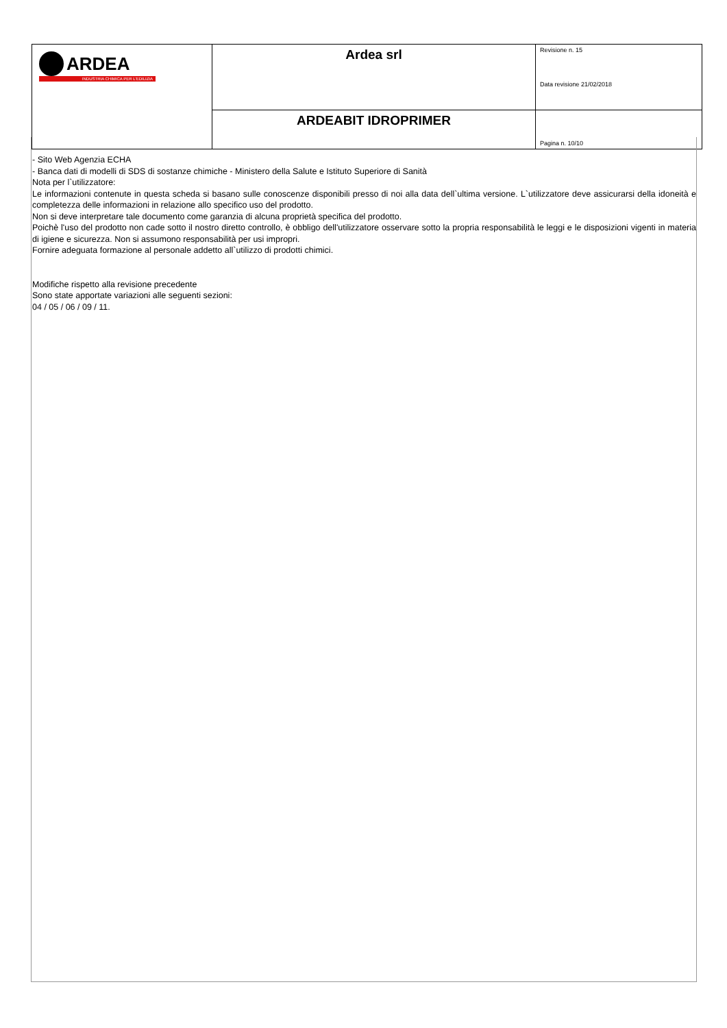| ARDEA INDUSTRIA CHIMICA PER L'EDILIZIA | Ardea srl | Revisione n. 15 Data revisione 21/02/2018 |
| | ARDEABIT IDROPRIMER | Pagina n. 10/10 |
- Sito Web Agenzia ECHA
- Banca dati di modelli di SDS di sostanze chimiche - Ministero della Salute e Istituto Superiore di Sanità
Nota per l`utilizzatore:
Le informazioni contenute in questa scheda si basano sulle conoscenze disponibili presso di noi alla data dell`ultima versione. L`utilizzatore deve assicurarsi della idoneità e completezza delle informazioni in relazione allo specifico uso del prodotto.
Non si deve interpretare tale documento come garanzia di alcuna proprietà specifica del prodotto.
Poichè l'uso del prodotto non cade sotto il nostro diretto controllo, è obbligo dell'utilizzatore osservare sotto la propria responsabilità le leggi e le disposizioni vigenti in materia di igiene e sicurezza. Non si assumono responsabilità per usi impropri.
Fornire adeguata formazione al personale addetto all`utilizzo di prodotti chimici.
Modifiche rispetto alla revisione precedente
Sono state apportate variazioni alle seguenti sezioni:
04 / 05 / 06 / 09 / 11.